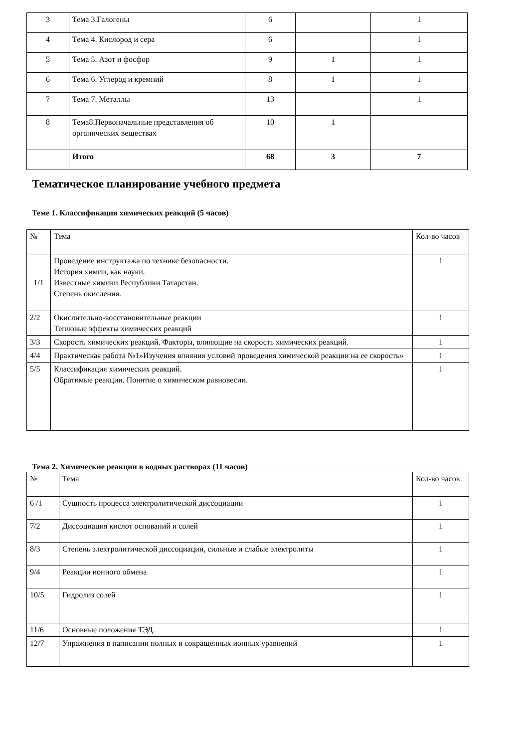| 3 | Тема 3.Галогены | 6 | | 1 |
| 4 | Тема 4. Кислород и сера | 6 | | 1 |
| 5 | Тема 5. Азот и фосфор | 9 | 1 | 1 |
| 6 | Тема 6. Углерод и кремний | 8 | 1 | 1 |
| 7 | Тема 7. Металлы | 13 | | 1 |
| 8 | Тема8.Первоначальные представления об органических веществах | 10 | 1 | |
| | Итого | 68 | 3 | 7 |
Тематическое планирование учебного предмета
Теме 1. Классификация химических реакций (5 часов)
| № | Тема | Кол-во часов |
| 1/1 | Проведение инструктажа по технике безопасности. История химии, как науки. Известные химики Республики Татарстан. Степень окисления. | 1 |
| 2/2 | Окислительно-восстановительные реакции Тепловые эффекты химических реакций | 1 |
| 3/3 | Скорость химических реакций. Факторы, влияющие на скорость химических реакций. | 1 |
| 4/4 | Практическая работа №1»Изучения влияния условий проведения химической реакции на ее скорость» | 1 |
| 5/5 | Классификация химических реакций. Обратимые реакции. Понятие о химическом равновесии. | 1 |
Тема 2. Химические реакции в водных растворах (11 часов)
| № | Тема | Кол-во часов |
| 6 /1 | Сущность процесса электролитической диссоциации | 1 |
| 7/2 | Диссоциация кислот оснований и солей | 1 |
| 8/3 | Степень электролитической диссоциации, сильные и слабые электролиты | 1 |
| 9/4 | Реакции ионного обмена | 1 |
| 10/5 | Гидролиз солей | 1 |
| 11/6 | Основные положения ТЭД. | 1 |
| 12/7 | Упражнения в написании полных и сокращенных ионных уравнений | 1 |